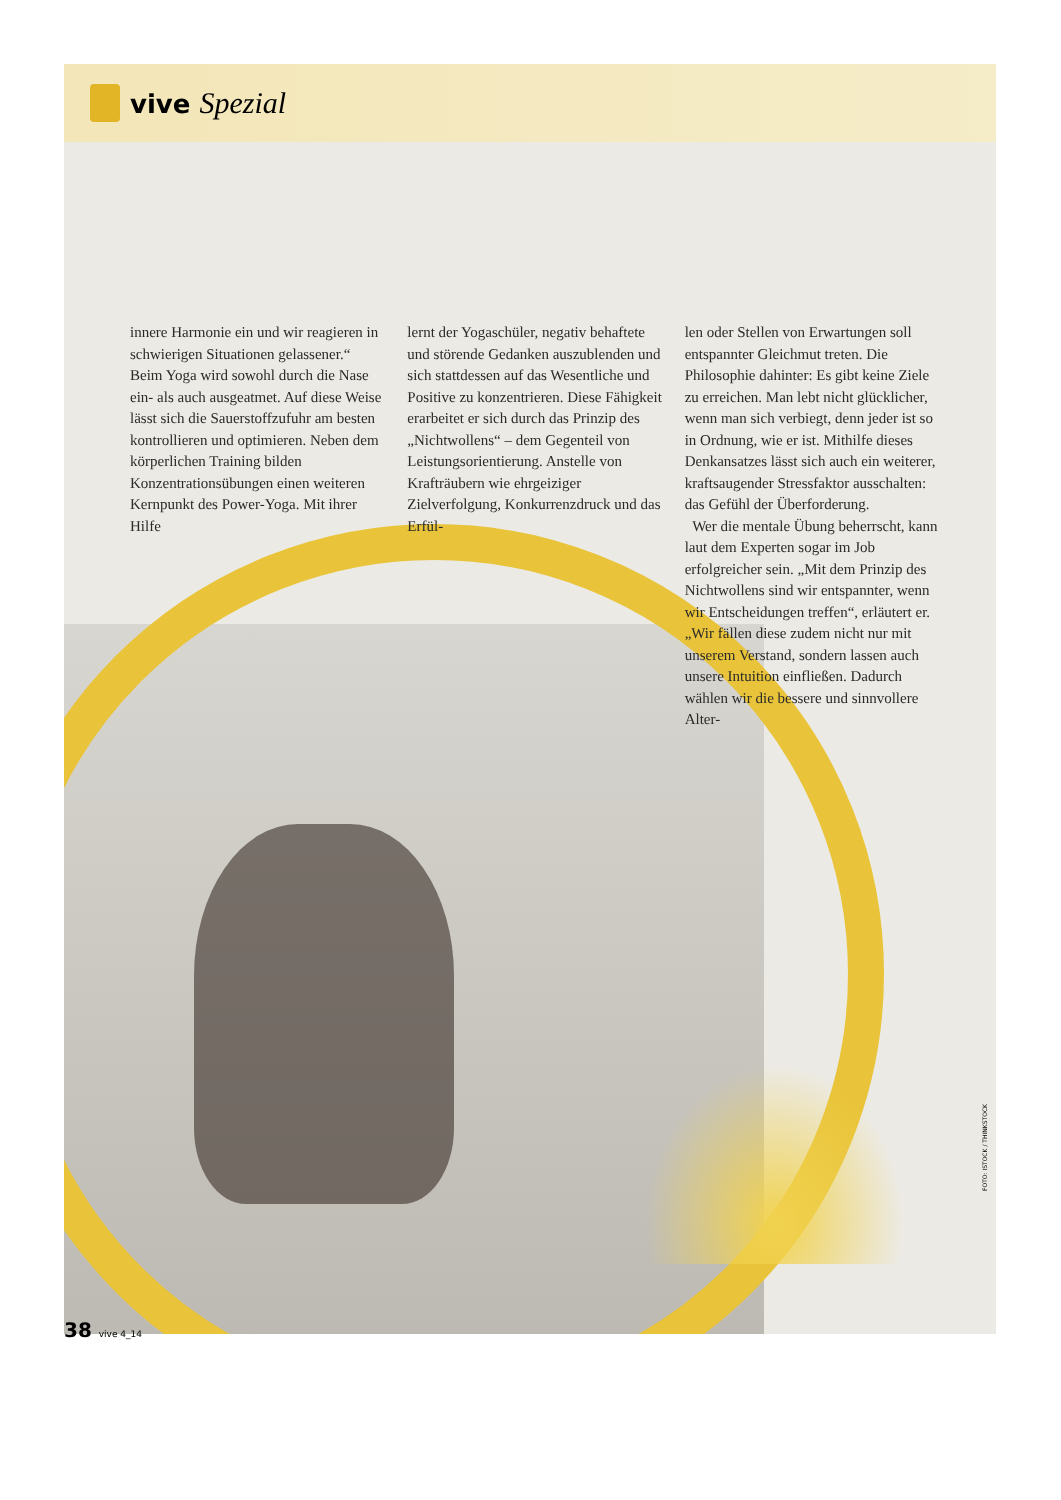vive Spezial
innere Harmonie ein und wir reagieren in schwierigen Situationen gelassener.“ Beim Yoga wird sowohl durch die Nase ein- als auch ausgeatmet. Auf diese Weise lässt sich die Sauerstoffzufuhr am besten kontrollieren und optimieren. Neben dem körperlichen Training bilden Konzentrationsübungen einen weiteren Kernpunkt des Power-Yoga. Mit ihrer Hilfe
lernt der Yogaschüler, negativ behaftete und störende Gedanken auszublenden und sich stattdessen auf das Wesentliche und Positive zu konzentrieren. Diese Fähigkeit erarbeitet er sich durch das Prinzip des „Nichtwollens“ – dem Gegenteil von Leistungsorientierung. Anstelle von Krafträubern wie ehrgeiziger Zielverfolgung, Konkurrenzdruck und das Erfül-
len oder Stellen von Erwartungen soll entspannter Gleichmut treten. Die Philosophie dahinter: Es gibt keine Ziele zu erreichen. Man lebt nicht glücklicher, wenn man sich verbiegt, denn jeder ist so in Ordnung, wie er ist. Mithilfe dieses Denkansatzes lässt sich auch ein weiterer, kraftsaugender Stressfaktor ausschalten: das Gefühl der Überforderung.
Wer die mentale Übung beherrscht, kann laut dem Experten sogar im Job erfolgreicher sein. „Mit dem Prinzip des Nichtwollens sind wir entspannter, wenn wir Entscheidungen treffen“, erläutert er. „Wir fällen diese zudem nicht nur mit unserem Verstand, sondern lassen auch unsere Intuition einfließen. Dadurch wählen wir die bessere und sinnvollere Alter-
FOTO: ISTOCK / THINKSTOCK
38 vive 4_14